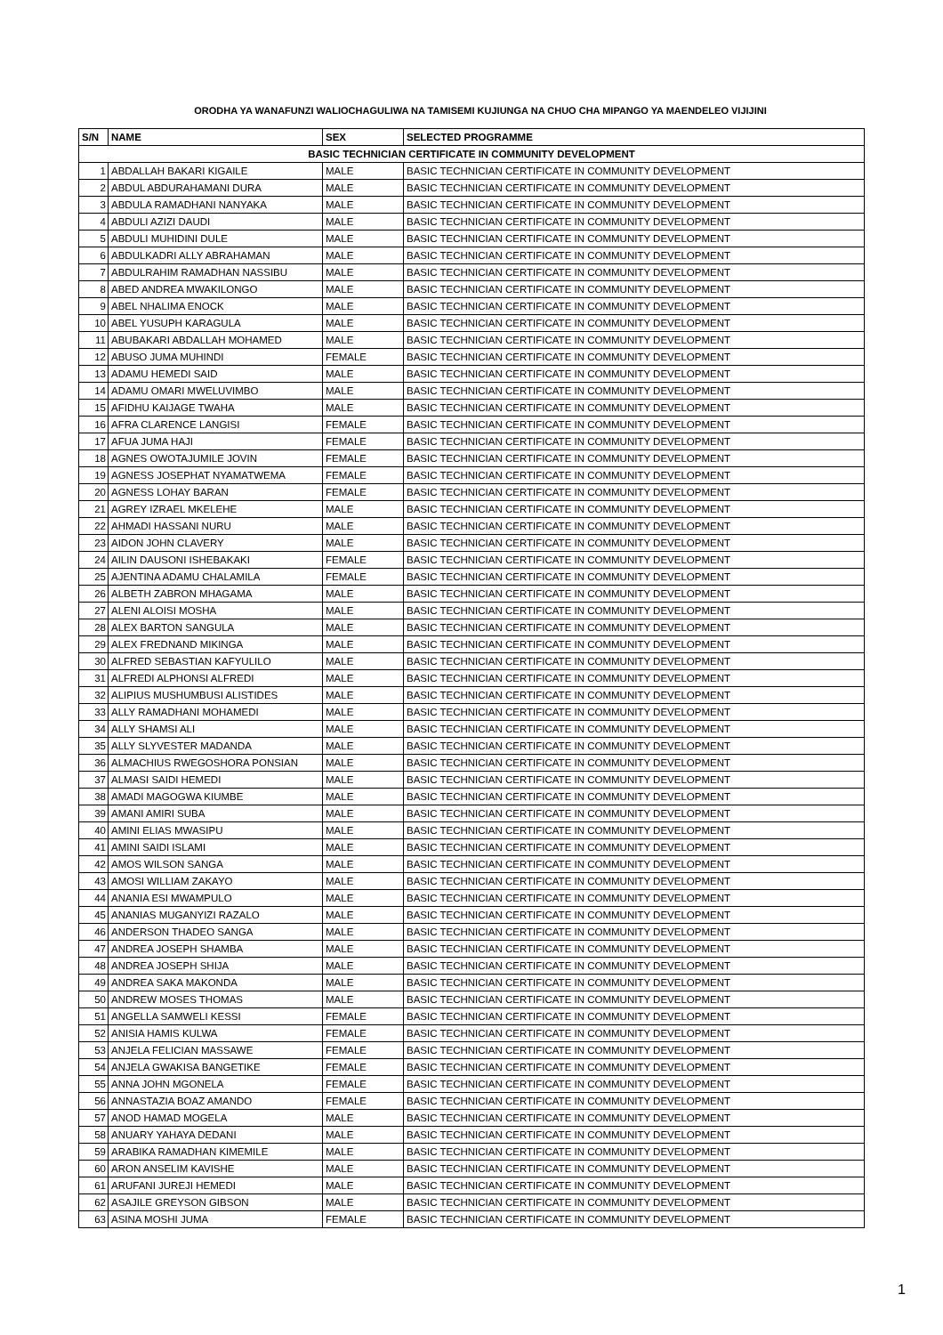ORODHA YA WANAFUNZI WALIOCHAGULIWA NA TAMISEMI KUJIUNGA NA CHUO CHA MIPANGO YA MAENDELEO VIJIJINI
| S/N | NAME | SEX | SELECTED PROGRAMME |
| --- | --- | --- | --- |
| BASIC TECHNICIAN CERTIFICATE IN COMMUNITY DEVELOPMENT | | | |
| 1 | ABDALLAH BAKARI KIGAILE | MALE | BASIC TECHNICIAN CERTIFICATE IN COMMUNITY DEVELOPMENT |
| 2 | ABDUL ABDURAHAMANI DURA | MALE | BASIC TECHNICIAN CERTIFICATE IN COMMUNITY DEVELOPMENT |
| 3 | ABDULA RAMADHANI NANYAKA | MALE | BASIC TECHNICIAN CERTIFICATE IN COMMUNITY DEVELOPMENT |
| 4 | ABDULI AZIZI DAUDI | MALE | BASIC TECHNICIAN CERTIFICATE IN COMMUNITY DEVELOPMENT |
| 5 | ABDULI MUHIDINI DULE | MALE | BASIC TECHNICIAN CERTIFICATE IN COMMUNITY DEVELOPMENT |
| 6 | ABDULKADRI ALLY ABRAHAMAN | MALE | BASIC TECHNICIAN CERTIFICATE IN COMMUNITY DEVELOPMENT |
| 7 | ABDULRAHIM RAMADHAN NASSIBU | MALE | BASIC TECHNICIAN CERTIFICATE IN COMMUNITY DEVELOPMENT |
| 8 | ABED ANDREA MWAKILONGO | MALE | BASIC TECHNICIAN CERTIFICATE IN COMMUNITY DEVELOPMENT |
| 9 | ABEL NHALIMA ENOCK | MALE | BASIC TECHNICIAN CERTIFICATE IN COMMUNITY DEVELOPMENT |
| 10 | ABEL YUSUPH KARAGULA | MALE | BASIC TECHNICIAN CERTIFICATE IN COMMUNITY DEVELOPMENT |
| 11 | ABUBAKARI ABDALLAH MOHAMED | MALE | BASIC TECHNICIAN CERTIFICATE IN COMMUNITY DEVELOPMENT |
| 12 | ABUSO JUMA MUHINDI | FEMALE | BASIC TECHNICIAN CERTIFICATE IN COMMUNITY DEVELOPMENT |
| 13 | ADAMU HEMEDI SAID | MALE | BASIC TECHNICIAN CERTIFICATE IN COMMUNITY DEVELOPMENT |
| 14 | ADAMU OMARI MWELUVIMBO | MALE | BASIC TECHNICIAN CERTIFICATE IN COMMUNITY DEVELOPMENT |
| 15 | AFIDHU KAIJAGE TWAHA | MALE | BASIC TECHNICIAN CERTIFICATE IN COMMUNITY DEVELOPMENT |
| 16 | AFRA CLARENCE LANGISI | FEMALE | BASIC TECHNICIAN CERTIFICATE IN COMMUNITY DEVELOPMENT |
| 17 | AFUA JUMA HAJI | FEMALE | BASIC TECHNICIAN CERTIFICATE IN COMMUNITY DEVELOPMENT |
| 18 | AGNES OWOTAJUMILE JOVIN | FEMALE | BASIC TECHNICIAN CERTIFICATE IN COMMUNITY DEVELOPMENT |
| 19 | AGNESS JOSEPHAT NYAMATWEMA | FEMALE | BASIC TECHNICIAN CERTIFICATE IN COMMUNITY DEVELOPMENT |
| 20 | AGNESS LOHAY BARAN | FEMALE | BASIC TECHNICIAN CERTIFICATE IN COMMUNITY DEVELOPMENT |
| 21 | AGREY IZRAEL MKELEHE | MALE | BASIC TECHNICIAN CERTIFICATE IN COMMUNITY DEVELOPMENT |
| 22 | AHMADI HASSANI NURU | MALE | BASIC TECHNICIAN CERTIFICATE IN COMMUNITY DEVELOPMENT |
| 23 | AIDON JOHN CLAVERY | MALE | BASIC TECHNICIAN CERTIFICATE IN COMMUNITY DEVELOPMENT |
| 24 | AILIN DAUSONI ISHEBAKAKI | FEMALE | BASIC TECHNICIAN CERTIFICATE IN COMMUNITY DEVELOPMENT |
| 25 | AJENTINA ADAMU CHALAMILA | FEMALE | BASIC TECHNICIAN CERTIFICATE IN COMMUNITY DEVELOPMENT |
| 26 | ALBETH ZABRON MHAGAMA | MALE | BASIC TECHNICIAN CERTIFICATE IN COMMUNITY DEVELOPMENT |
| 27 | ALENI ALOISI MOSHA | MALE | BASIC TECHNICIAN CERTIFICATE IN COMMUNITY DEVELOPMENT |
| 28 | ALEX BARTON SANGULA | MALE | BASIC TECHNICIAN CERTIFICATE IN COMMUNITY DEVELOPMENT |
| 29 | ALEX FREDNAND MIKINGA | MALE | BASIC TECHNICIAN CERTIFICATE IN COMMUNITY DEVELOPMENT |
| 30 | ALFRED SEBASTIAN KAFYULILO | MALE | BASIC TECHNICIAN CERTIFICATE IN COMMUNITY DEVELOPMENT |
| 31 | ALFREDI ALPHONSI ALFREDI | MALE | BASIC TECHNICIAN CERTIFICATE IN COMMUNITY DEVELOPMENT |
| 32 | ALIPIUS MUSHUMBUSI ALISTIDES | MALE | BASIC TECHNICIAN CERTIFICATE IN COMMUNITY DEVELOPMENT |
| 33 | ALLY RAMADHANI MOHAMEDI | MALE | BASIC TECHNICIAN CERTIFICATE IN COMMUNITY DEVELOPMENT |
| 34 | ALLY SHAMSI ALI | MALE | BASIC TECHNICIAN CERTIFICATE IN COMMUNITY DEVELOPMENT |
| 35 | ALLY SLYVESTER MADANDA | MALE | BASIC TECHNICIAN CERTIFICATE IN COMMUNITY DEVELOPMENT |
| 36 | ALMACHIUS RWEGOSHORA PONSIAN | MALE | BASIC TECHNICIAN CERTIFICATE IN COMMUNITY DEVELOPMENT |
| 37 | ALMASI SAIDI HEMEDI | MALE | BASIC TECHNICIAN CERTIFICATE IN COMMUNITY DEVELOPMENT |
| 38 | AMADI MAGOGWA KIUMBE | MALE | BASIC TECHNICIAN CERTIFICATE IN COMMUNITY DEVELOPMENT |
| 39 | AMANI AMIRI SUBA | MALE | BASIC TECHNICIAN CERTIFICATE IN COMMUNITY DEVELOPMENT |
| 40 | AMINI ELIAS MWASIPU | MALE | BASIC TECHNICIAN CERTIFICATE IN COMMUNITY DEVELOPMENT |
| 41 | AMINI SAIDI ISLAMI | MALE | BASIC TECHNICIAN CERTIFICATE IN COMMUNITY DEVELOPMENT |
| 42 | AMOS WILSON SANGA | MALE | BASIC TECHNICIAN CERTIFICATE IN COMMUNITY DEVELOPMENT |
| 43 | AMOSI WILLIAM ZAKAYO | MALE | BASIC TECHNICIAN CERTIFICATE IN COMMUNITY DEVELOPMENT |
| 44 | ANANIA ESI MWAMPULO | MALE | BASIC TECHNICIAN CERTIFICATE IN COMMUNITY DEVELOPMENT |
| 45 | ANANIAS MUGANYIZI RAZALO | MALE | BASIC TECHNICIAN CERTIFICATE IN COMMUNITY DEVELOPMENT |
| 46 | ANDERSON THADEO SANGA | MALE | BASIC TECHNICIAN CERTIFICATE IN COMMUNITY DEVELOPMENT |
| 47 | ANDREA JOSEPH SHAMBA | MALE | BASIC TECHNICIAN CERTIFICATE IN COMMUNITY DEVELOPMENT |
| 48 | ANDREA JOSEPH SHIJA | MALE | BASIC TECHNICIAN CERTIFICATE IN COMMUNITY DEVELOPMENT |
| 49 | ANDREA SAKA MAKONDA | MALE | BASIC TECHNICIAN CERTIFICATE IN COMMUNITY DEVELOPMENT |
| 50 | ANDREW MOSES THOMAS | MALE | BASIC TECHNICIAN CERTIFICATE IN COMMUNITY DEVELOPMENT |
| 51 | ANGELLA SAMWELI KESSI | FEMALE | BASIC TECHNICIAN CERTIFICATE IN COMMUNITY DEVELOPMENT |
| 52 | ANISIA HAMIS KULWA | FEMALE | BASIC TECHNICIAN CERTIFICATE IN COMMUNITY DEVELOPMENT |
| 53 | ANJELA FELICIAN MASSAWE | FEMALE | BASIC TECHNICIAN CERTIFICATE IN COMMUNITY DEVELOPMENT |
| 54 | ANJELA GWAKISA BANGETIKE | FEMALE | BASIC TECHNICIAN CERTIFICATE IN COMMUNITY DEVELOPMENT |
| 55 | ANNA JOHN MGONELA | FEMALE | BASIC TECHNICIAN CERTIFICATE IN COMMUNITY DEVELOPMENT |
| 56 | ANNASTAZIA BOAZ AMANDO | FEMALE | BASIC TECHNICIAN CERTIFICATE IN COMMUNITY DEVELOPMENT |
| 57 | ANOD HAMAD MOGELA | MALE | BASIC TECHNICIAN CERTIFICATE IN COMMUNITY DEVELOPMENT |
| 58 | ANUARY YAHAYA DEDANI | MALE | BASIC TECHNICIAN CERTIFICATE IN COMMUNITY DEVELOPMENT |
| 59 | ARABIKA RAMADHAN KIMEMILE | MALE | BASIC TECHNICIAN CERTIFICATE IN COMMUNITY DEVELOPMENT |
| 60 | ARON ANSELIM KAVISHE | MALE | BASIC TECHNICIAN CERTIFICATE IN COMMUNITY DEVELOPMENT |
| 61 | ARUFANI JUREJI HEMEDI | MALE | BASIC TECHNICIAN CERTIFICATE IN COMMUNITY DEVELOPMENT |
| 62 | ASAJILE GREYSON GIBSON | MALE | BASIC TECHNICIAN CERTIFICATE IN COMMUNITY DEVELOPMENT |
| 63 | ASINA MOSHI JUMA | FEMALE | BASIC TECHNICIAN CERTIFICATE IN COMMUNITY DEVELOPMENT |
1